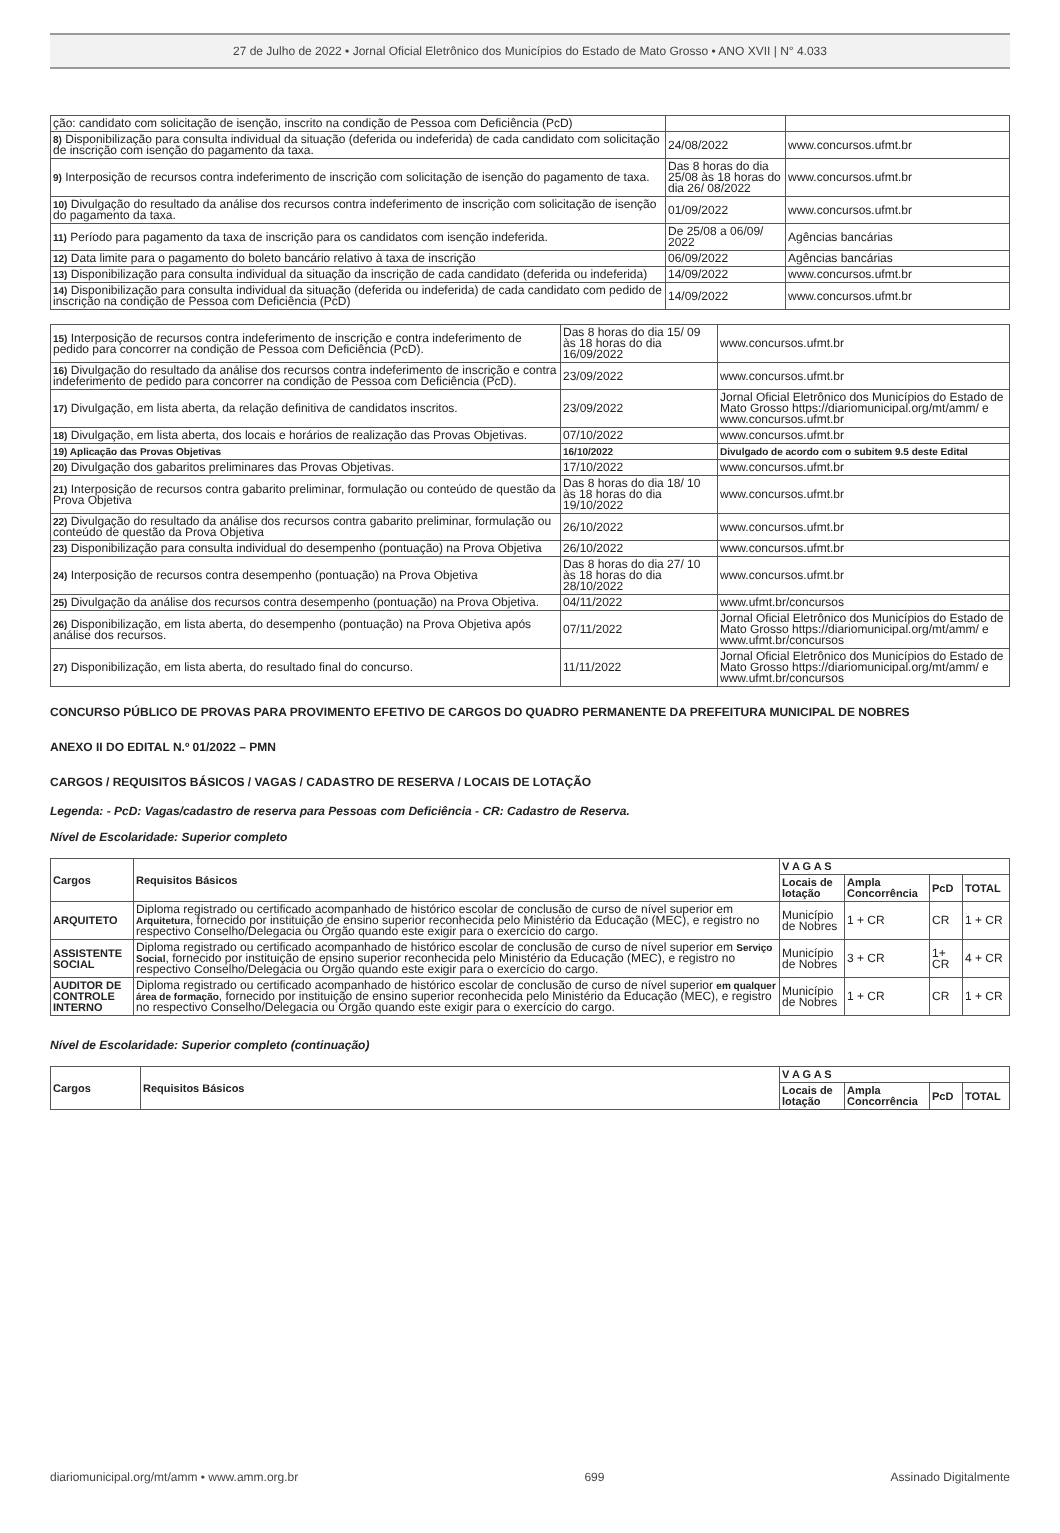27 de Julho de 2022 • Jornal Oficial Eletrônico dos Municípios do Estado de Mato Grosso • ANO XVII | N° 4.033
| ção: candidato com solicitação de isenção, inscrito na condição de Pessoa com Deficiência (PcD) | | |
| 8) Disponibilização para consulta individual da situação (deferida ou indeferida) de cada candidato com solicitação de inscrição com isenção do pagamento da taxa. | 24/08/2022 | www.concursos.ufmt.br |
| 9) Interposição de recursos contra indeferimento de inscrição com solicitação de isenção do pagamento de taxa. | Das 8 horas do dia 25/08 às 18 horas do dia 26/ 08/2022 | www.concursos.ufmt.br |
| 10) Divulgação do resultado da análise dos recursos contra indeferimento de inscrição com solicitação de isenção do pagamento da taxa. | 01/09/2022 | www.concursos.ufmt.br |
| 11) Período para pagamento da taxa de inscrição para os candidatos com isenção indeferida. | De 25/08 a 06/09/ 2022 | Agências bancárias |
| 12) Data limite para o pagamento do boleto bancário relativo à taxa de inscrição | 06/09/2022 | Agências bancárias |
| 13) Disponibilização para consulta individual da situação da inscrição de cada candidato (deferida ou indeferida) | 14/09/2022 | www.concursos.ufmt.br |
| 14) Disponibilização para consulta individual da situação (deferida ou indeferida) de cada candidato com pedido de inscrição na condição de Pessoa com Deficiência (PcD) | 14/09/2022 | www.concursos.ufmt.br |
| 15) Interposição de recursos contra indeferimento de inscrição e contra indeferimento de pedido para concorrer na condição de Pessoa com Deficiência (PcD). | Das 8 horas do dia 15/ 09 às 18 horas do dia 16/09/2022 | www.concursos.ufmt.br |
| 16) Divulgação do resultado da análise dos recursos contra indeferimento de inscrição e contra indeferimento de pedido para concorrer na condição de Pessoa com Deficiência (PcD). | 23/09/2022 | www.concursos.ufmt.br |
| 17) Divulgação, em lista aberta, da relação definitiva de candidatos inscritos. | 23/09/2022 | Jornal Oficial Eletrônico dos Municípios do Estado de Mato Grosso https://diariomunicipal.org/mt/amm/ e www.concursos.ufmt.br |
| 18) Divulgação, em lista aberta, dos locais e horários de realização das Provas Objetivas. | 07/10/2022 | www.concursos.ufmt.br |
| 19) Aplicação das Provas Objetivas | 16/10/2022 | Divulgado de acordo com o subitem 9.5 deste Edital |
| 20) Divulgação dos gabaritos preliminares das Provas Objetivas. | 17/10/2022 | www.concursos.ufmt.br |
| 21) Interposição de recursos contra gabarito preliminar, formulação ou conteúdo de questão da Prova Objetiva | Das 8 horas do dia 18/ 10 às 18 horas do dia 19/10/2022 | www.concursos.ufmt.br |
| 22) Divulgação do resultado da análise dos recursos contra gabarito preliminar, formulação ou conteúdo de questão da Prova Objetiva | 26/10/2022 | www.concursos.ufmt.br |
| 23) Disponibilização para consulta individual do desempenho (pontuação) na Prova Objetiva | 26/10/2022 | www.concursos.ufmt.br |
| 24) Interposição de recursos contra desempenho (pontuação) na Prova Objetiva | Das 8 horas do dia 27/ 10 às 18 horas do dia 28/10/2022 | www.concursos.ufmt.br |
| 25) Divulgação da análise dos recursos contra desempenho (pontuação) na Prova Objetiva. | 04/11/2022 | www.ufmt.br/concursos |
| 26) Disponibilização, em lista aberta, do desempenho (pontuação) na Prova Objetiva após análise dos recursos. | 07/11/2022 | Jornal Oficial Eletrônico dos Municípios do Estado de Mato Grosso https://diariomunicipal.org/mt/amm/ e www.ufmt.br/concursos |
| 27) Disponibilização, em lista aberta, do resultado final do concurso. | 11/11/2022 | Jornal Oficial Eletrônico dos Municípios do Estado de Mato Grosso https://diariomunicipal.org/mt/amm/ e www.ufmt.br/concursos |
CONCURSO PÚBLICO DE PROVAS PARA PROVIMENTO EFETIVO DE CARGOS DO QUADRO PERMANENTE DA PREFEITURA MUNICIPAL DE NOBRES
ANEXO II DO EDITAL N.º 01/2022 – PMN
CARGOS / REQUISITOS BÁSICOS / VAGAS / CADASTRO DE RESERVA / LOCAIS DE LOTAÇÃO
Legenda: - PcD: Vagas/cadastro de reserva para Pessoas com Deficiência - CR: Cadastro de Reserva.
Nível de Escolaridade: Superior completo
| Cargos | Requisitos Básicos | V A G A S | | | |
| --- | --- | --- | --- | --- | --- |
| | | Locais de lotação | Ampla Concorrência | PcD | TOTAL |
| ARQUITETO | Diploma registrado ou certificado acompanhado de histórico escolar de conclusão de curso de nível superior em Arquitetura , fornecido por instituição de ensino superior reconhecida pelo Ministério da Educação (MEC), e registro no respectivo Conselho/Delegacia ou Órgão quando este exigir para o exercício do cargo. | Município de Nobres | 1 + CR | CR | 1 + CR |
| ASSISTENTE SOCIAL | Diploma registrado ou certificado acompanhado de histórico escolar de conclusão de curso de nível superior em Serviço Social , fornecido por instituição de ensino superior reconhecida pelo Ministério da Educação (MEC), e registro no respectivo Conselho/Delegacia ou Órgão quando este exigir para o exercício do cargo. | Município de Nobres | 3 + CR | 1+ CR | 4 + CR |
| AUDITOR DE CONTROLE INTERNO | Diploma registrado ou certificado acompanhado de histórico escolar de conclusão de curso de nível superior em qualquer área de formação , fornecido por instituição de ensino superior reconhecida pelo Ministério da Educação (MEC), e registro no respectivo Conselho/Delegacia ou Órgão quando este exigir para o exercício do cargo. | Município de Nobres | 1 + CR | CR | 1 + CR |
Nível de Escolaridade: Superior completo (continuação)
| Cargos | Requisitos Básicos | V A G A S | | | |
| --- | --- | --- | --- | --- | --- |
| | | Locais de lotação | Ampla Concorrência | PcD | TOTAL |
diariomunicipal.org/mt/amm • www.amm.org.br 699 Assinado Digitalmente